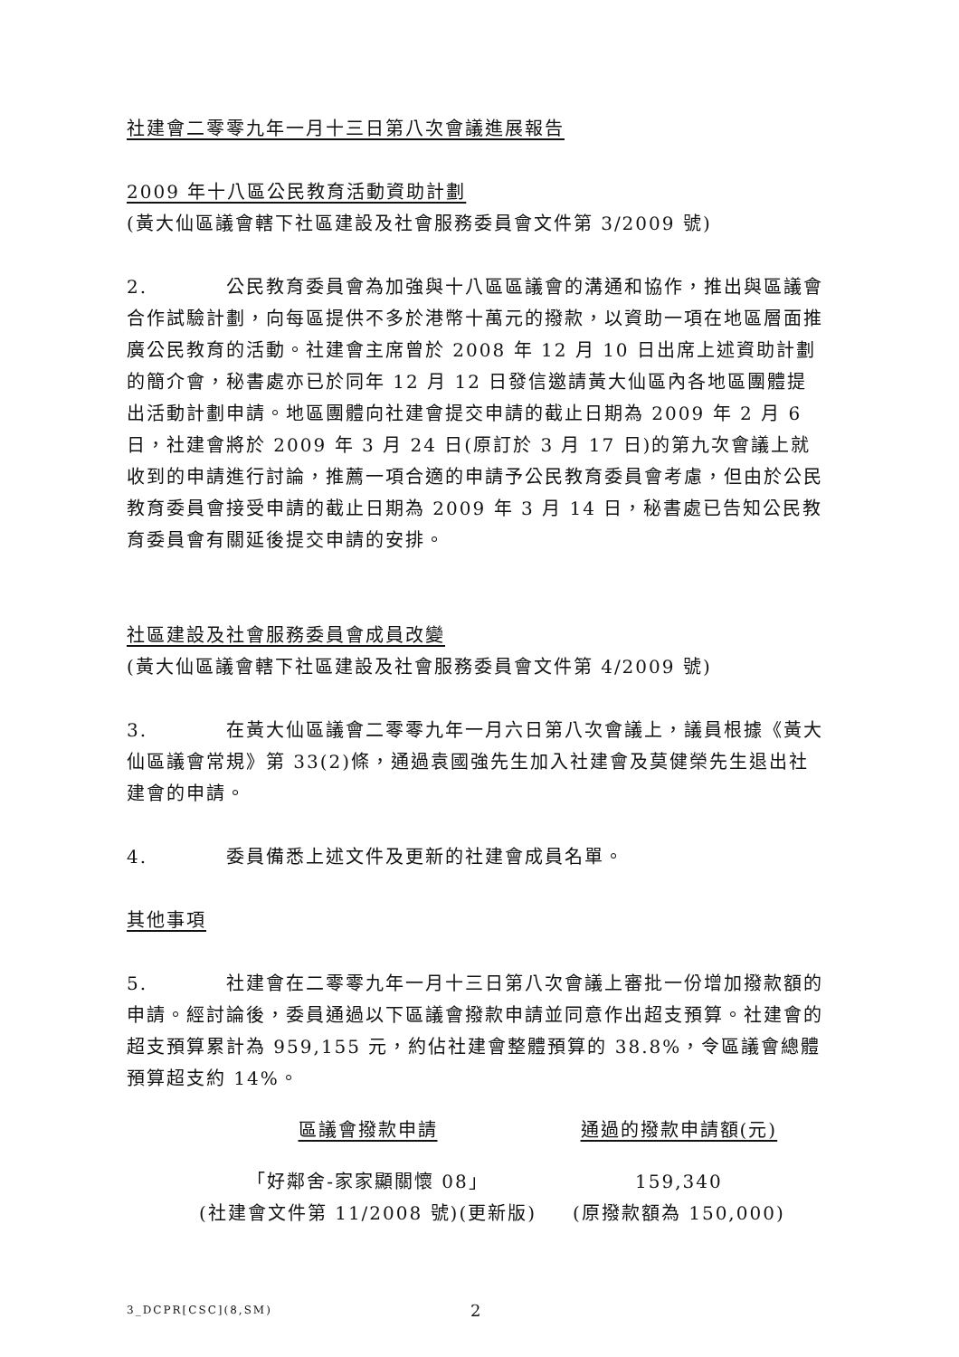社建會二零零九年一月十三日第八次會議進展報告
2009 年十八區公民教育活動資助計劃
(黃大仙區議會轄下社區建設及社會服務委員會文件第 3/2009 號)
2. 公民教育委員會為加強與十八區區議會的溝通和協作，推出與區議會合作試驗計劃，向每區提供不多於港幣十萬元的撥款，以資助一項在地區層面推廣公民教育的活動。社建會主席曾於 2008 年 12 月 10 日出席上述資助計劃的簡介會，秘書處亦已於同年 12 月 12 日發信邀請黃大仙區內各地區團體提出活動計劃申請。地區團體向社建會提交申請的截止日期為 2009 年 2 月 6 日，社建會將於 2009 年 3 月 24 日(原訂於 3 月 17 日)的第九次會議上就收到的申請進行討論，推薦一項合適的申請予公民教育委員會考慮，但由於公民教育委員會接受申請的截止日期為 2009 年 3 月 14 日，秘書處已告知公民教育委員會有關延後提交申請的安排。
社區建設及社會服務委員會成員改變
(黃大仙區議會轄下社區建設及社會服務委員會文件第 4/2009 號)
3. 在黃大仙區議會二零零九年一月六日第八次會議上，議員根據《黃大仙區議會常規》第 33(2)條，通過袁國強先生加入社建會及莫健榮先生退出社建會的申請。
4. 委員備悉上述文件及更新的社建會成員名單。
其他事項
5. 社建會在二零零九年一月十三日第八次會議上審批一份增加撥款額的申請。經討論後，委員通過以下區議會撥款申請並同意作出超支預算。社建會的超支預算累計為 959,155 元，約佔社建會整體預算的 38.8%，令區議會總體預算超支約 14%。
| 區議會撥款申請 | 通過的撥款申請額(元) |
| --- | --- |
| 「好鄰舍-家家顯關懷 08」 (社建會文件第 11/2008 號)(更新版) | 159,340 (原撥款額為 150,000) |
3_DCPR[CSC](8,SM) 2